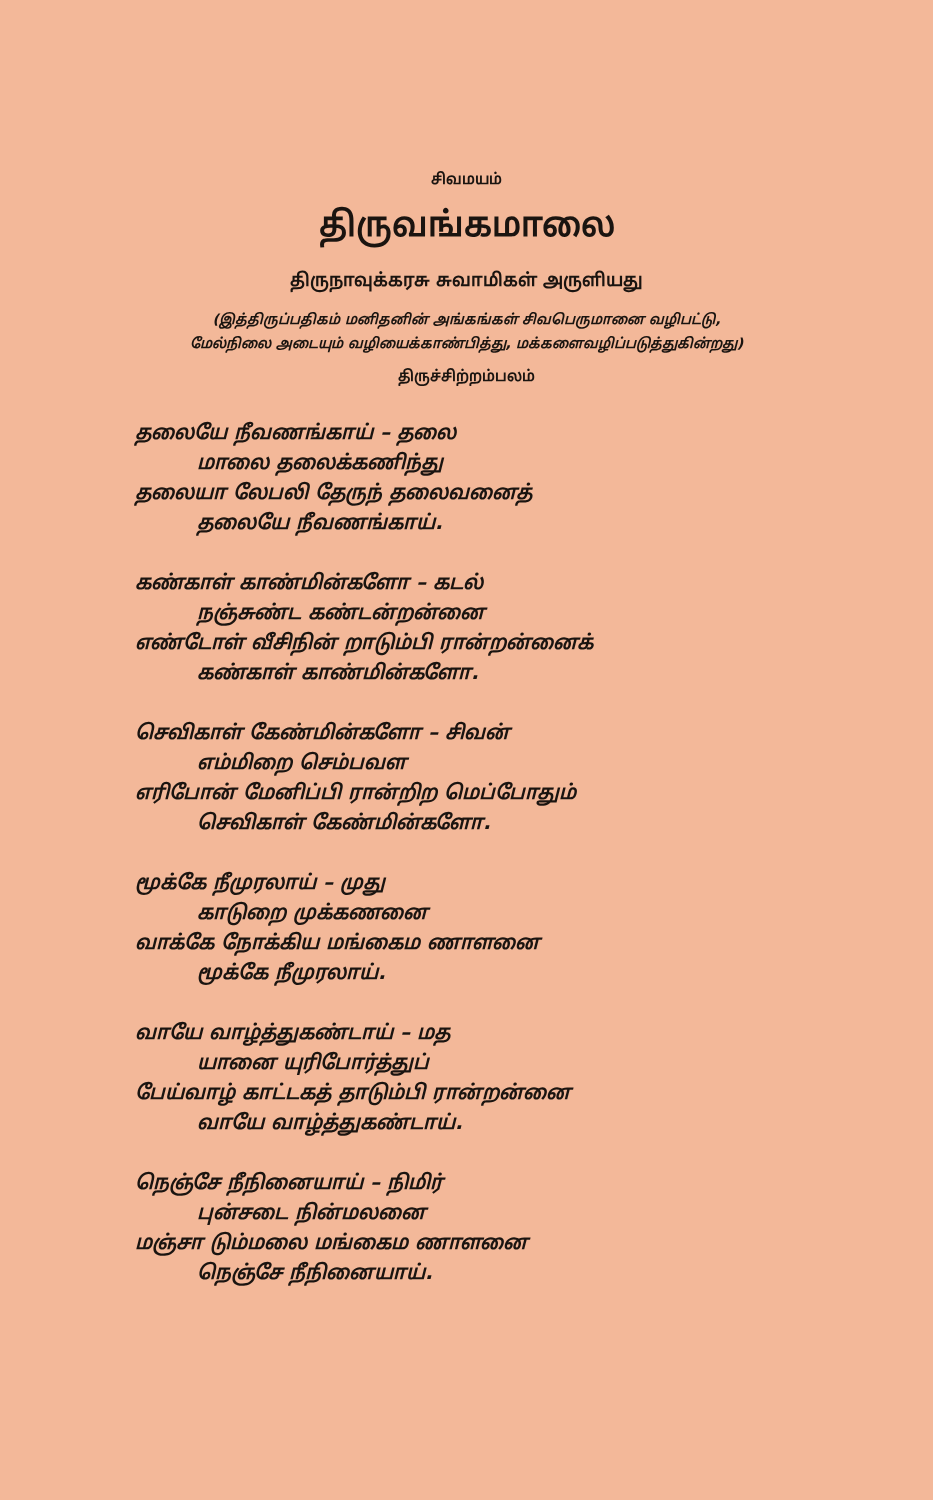சிவமயம்
திருவங்கமாலை
திருநாவுக்கரசு சுவாமிகள் அருளியது
(இத்திருப்பதிகம் மனிதனின் அங்கங்கள் சிவபெருமானை வழிபட்டு,
மேல்நிலை அடையும் வழியைக்காண்பித்து, மக்களைவழிப்படுத்துகின்றது)
திருச்சிற்றம்பலம்
தலையே நீவணங்காய் – தலை
மாலை தலைக்கணிந்து
தலையா லேபலி தேருந் தலைவனைத்
தலையே நீவணங்காய்.
கண்காள் காண்மின்களோ – கடல்
நஞ்சுண்ட கண்டன்றன்னை
எண்டோள் வீசிநின் றாடும்பி ரான்றன்னைக்
கண்காள் காண்மின்களோ.
செவிகாள் கேண்மின்களோ – சிவன்
எம்மிறை செம்பவள
எரிபோன் மேனிப்பி ரான்றிற மெப்போதும்
செவிகாள் கேண்மின்களோ.
மூக்கே நீமுரலாய் – முது
காடுறை முக்கணனை
வாக்கே நோக்கிய மங்கைம ணாளனை
மூக்கே நீமுரலாய்.
வாயே வாழ்த்துகண்டாய் – மத
யானை யுரிபோர்த்துப்
பேய்வாழ் காட்டகத் தாடும்பி ரான்றன்னை
வாயே வாழ்த்துகண்டாய்.
நெஞ்சே நீநினையாய் – நிமிர்
புன்சடை நின்மலனை
மஞ்சா டும்மலை மங்கைம ணாளனை
நெஞ்சே நீநினையாய்.